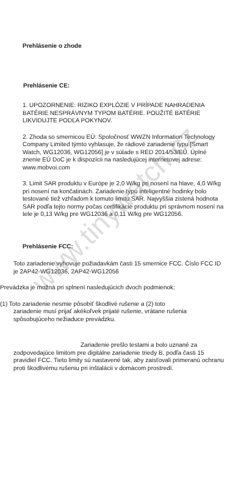www.tinywatch.cz
Prehlásenie o zhode
Prehlásenie CE:
1. UPOZORNENIE: RIZIKO EXPLÓZIE V PRÍPADE NAHRADENIA BATÉRIE NESPRÁVNYM TYPOM BATÉRIE. POUŽITÉ BATÉRIE LIKVIDUJTE PODĽA POKYNOV.
2. Zhoda so smernicou EÚ: Spoločnosť WWZN Information Technology Company Limited týmto vyhlasuje, že rádiové zariadenie typu [Smart Watch, WG12036, WG12056] je v súlade s RED 2014/53/EÚ. Úplné znenie EÚ DoC je k dispozícii na nasledujúcej internetovej adrese: www.mobvoi.com
3. Limit SAR produktu v Európe je 2,0 W/kg pri nosení na hlave, 4,0 W/kg pri nosení na končatinách. Zariadenie typu inteligentné hodinky bolo testované tiež vzhľadom k tomuto limitu SAR. Najvyššia zistená hodnota SAR podľa tejto normy počas certifikácie produktu pri správnom nosení na tele je 0,13 W/kg pre WG12036 a 0,11 W/kg pre WG12056.
Prehlásenie FCC:
Toto zariadenie vyhovuje požiadavkám časti 15 smernice FCC. Číslo FCC ID je 2AP42-WG12036, 2AP42-WG12056
Prevádzka je možná pri splnení nasledujúcich dvoch podmienok:
(1) Toto zariadenie nesmie pôsobiť škodlivé rušenie a (2) toto
zariadenie musí prijať akékoľvek prijaté rušenie, vrátane rušenia spôsobujúceho nežiaduce prevádzku.
Zariadenie prešlo testami a bolo uznané za zodpovedajúce limitom pre digitálne zariadenie triedy B, podľa časti 15 pravidiel FCC. Tieto limity sú nastavené tak, aby zaisťovali primeranú ochranu proti škodlivému rušeniu pri inštalácii v domácom prostredí.